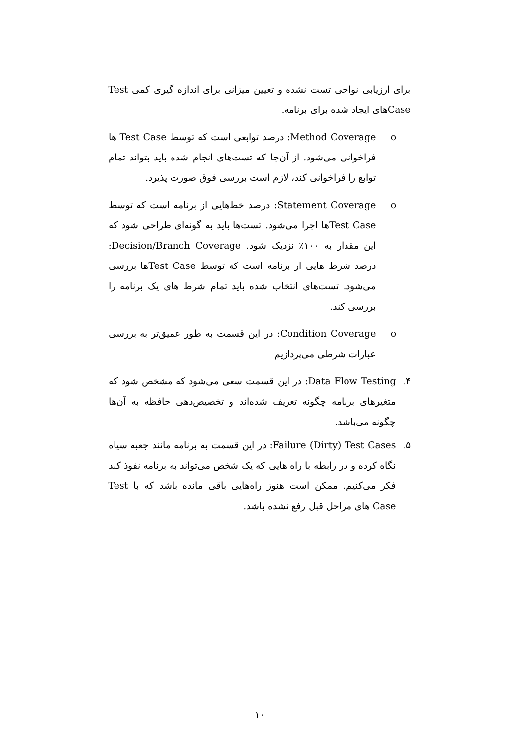برای ارزیابی نواحی تست نشده و تعیین میزانی برای اندازه گیری کمی Test Caseهای ایجاد شده برای برنامه.
o Method Coverage: درصد توابعی است که توسط Test Case ها فراخوانی می‌شود. از آن‌جا که تست‌های انجام شده باید بتواند تمام توابع را فراخوانی کند، لازم است بررسی فوق صورت پذیرد.
o Statement Coverage: درصد خط‌هایی از برنامه است که توسط Test Caseها اجرا می‌شود. تست‌ها باید به گونه‌ای طراحی شود که این مقدار به ۱۰۰٪ نزدیک شود. Decision/Branch Coverage: درصد شرط هایی از برنامه است که توسط Test Caseها بررسی می‌شود. تست‌های انتخاب شده باید تمام شرط های یک برنامه را بررسی کند.
o Condition Coverage: در این قسمت به طور عمیق‌تر به بررسی عبارات شرطی می‌پردازیم
۴. Data Flow Testing: در این قسمت سعی می‌شود که مشخص شود که متغیرهای برنامه چگونه تعریف شده‌اند و تخصیص‌دهی حافظه به آن‌ها چگونه می‌باشد.
۵. Failure (Dirty) Test Cases: در این قسمت به برنامه مانند جعبه سیاه نگاه کرده و در رابطه با راه هایی که یک شخص می‌تواند به برنامه نفوذ کند فکر می‌کنیم. ممکن است هنوز راه‌هایی باقی مانده باشد که با Test Case های مراحل قبل رفع نشده باشد.
۱۰